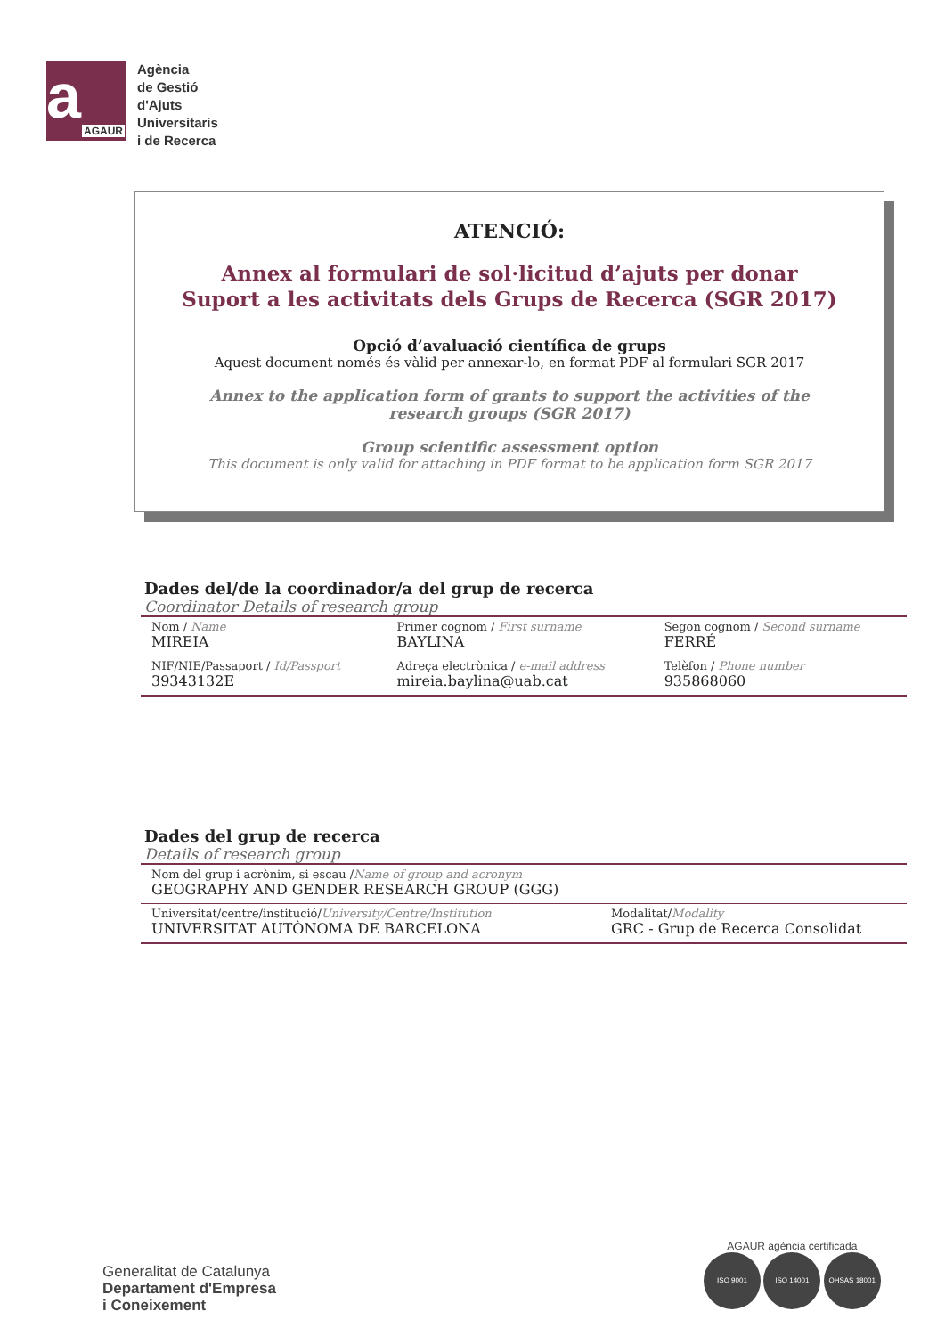a AGAUR
Agència
de Gestió
d'Ajuts
Universitaris
i de Recerca
ATENCIÓ:
Annex al formulari de sol·licitud d’ajuts per donar
Suport a les activitats dels Grups de Recerca (SGR 2017)
Opció d’avaluació científica de grups
Aquest document només és vàlid per annexar-lo, en format PDF al formulari SGR 2017
Annex to the application form of grants to support the activities of the
research groups (SGR 2017)
Group scientific assessment option
This document is only valid for attaching in PDF format to be application form SGR 2017
Dades del/de la coordinador/a del grup de recerca
Coordinator Details of research group
| Nom / Name MIREIA | Primer cognom / First surname BAYLINA | Segon cognom / Second surname FERRÉ |
| NIF/NIE/Passaport / Id/Passport 39343132E | Adreça electrònica / e-mail address mireia.baylina@uab.cat | Telèfon / Phone number 935868060 |
Dades del grup de recerca
Details of research group
| Nom del grup i acrònim, si escau / Name of group and acronym GEOGRAPHY AND GENDER RESEARCH GROUP (GGG) | |
| Universitat/centre/institució/ University/Centre/Institution UNIVERSITAT AUTÒNOMA DE BARCELONA | Modalitat/ Modality GRC - Grup de Recerca Consolidat |
Generalitat de Catalunya
Departament d'Empresa
i Coneixement
AGAUR agència certificada
ISO 9001 ISO 14001 OHSAS 18001